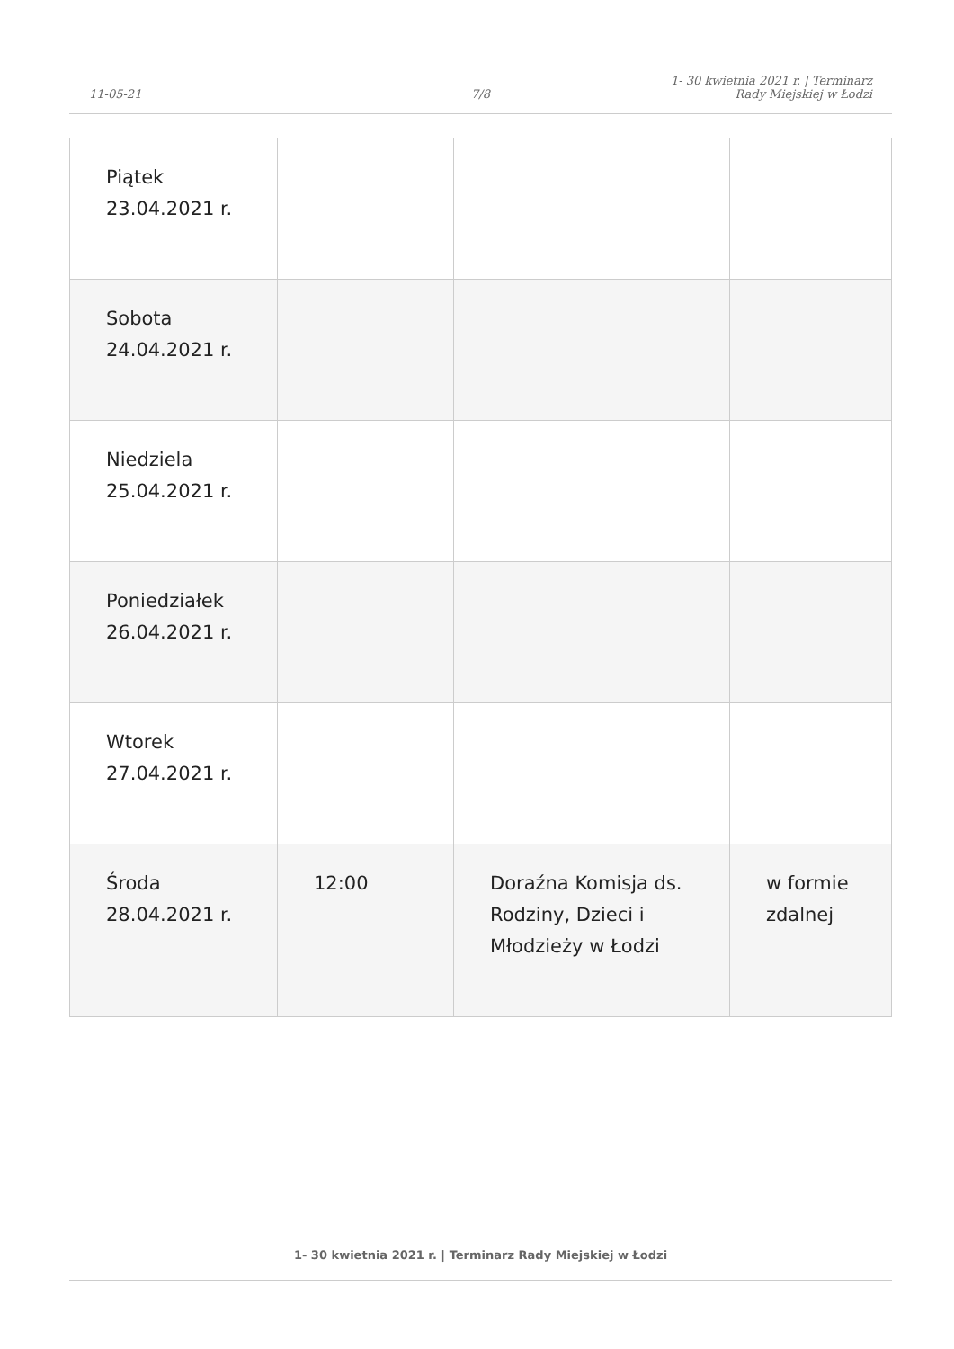11-05-21
7/8
1- 30 kwietnia 2021 r. | Terminarz Rady Miejskiej w Łodzi
| Piątek 23.04.2021 r. | | | |
| Sobota 24.04.2021 r. | | | |
| Niedziela 25.04.2021 r. | | | |
| Poniedziałek 26.04.2021 r. | | | |
| Wtorek 27.04.2021 r. | | | |
| Środa 28.04.2021 r. | 12:00 | Doraźna Komisja ds. Rodziny, Dzieci i Młodzieży w Łodzi | w formie zdalnej |
1- 30 kwietnia 2021 r. | Terminarz Rady Miejskiej w Łodzi